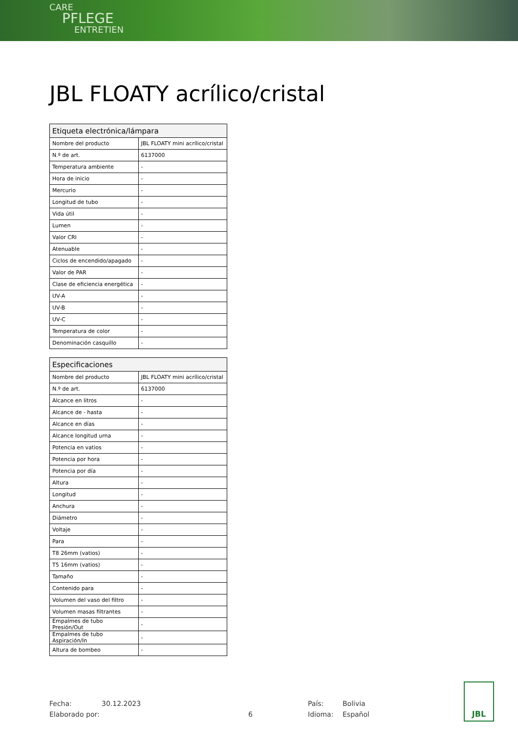CARE
PFLEGE
ENTRETIEN
JBL FLOATY acrílico/cristal
| Etiqueta electrónica/lámpara | |
| --- | --- |
| Nombre del producto | JBL FLOATY mini acrílico/cristal |
| N.º de art. | 6137000 |
| Temperatura ambiente | - |
| Hora de inicio | - |
| Mercurio | - |
| Longitud de tubo | - |
| Vida útil | - |
| Lumen | - |
| Valor CRI | - |
| Atenuable | - |
| Ciclos de encendido/apagado | - |
| Valor de PAR | - |
| Clase de eficiencia energética | - |
| UV-A | - |
| UV-B | - |
| UV-C | - |
| Temperatura de color | - |
| Denominación casquillo | - |
| Especificaciones | |
| --- | --- |
| Nombre del producto | JBL FLOATY mini acrílico/cristal |
| N.º de art. | 6137000 |
| Alcance en litros | - |
| Alcance de - hasta | - |
| Alcance en días | - |
| Alcance longitud urna | - |
| Potencia en vatios | - |
| Potencia por hora | - |
| Potencia por día | - |
| Altura | - |
| Longitud | - |
| Anchura | - |
| Diámetro | - |
| Voltaje | - |
| Para | - |
| T8 26mm (vatios) | - |
| T5 16mm (vatios) | - |
| Tamaño | - |
| Contenido para | - |
| Volumen del vaso del filtro | - |
| Volumen masas filtrantes | - |
| Empalmes de tubo Presión/Out | - |
| Empalmes de tubo Aspiración/In | - |
| Altura de bombeo | - |
Fecha:
Elaborado por:
30.12.2023
6 País:
Idioma:
Bolivia
Español
JBL